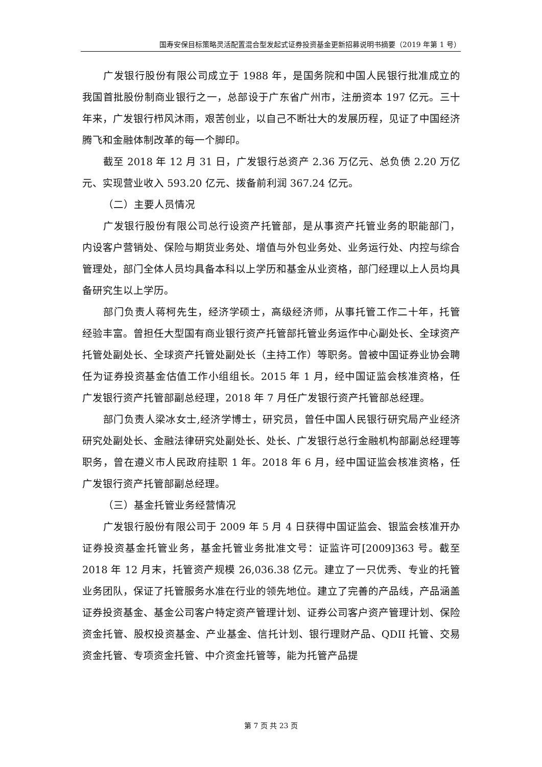国寿安保目标策略灵活配置混合型发起式证券投资基金更新招募说明书摘要（2019 年第 1 号）
广发银行股份有限公司成立于 1988 年，是国务院和中国人民银行批准成立的我国首批股份制商业银行之一，总部设于广东省广州市，注册资本 197 亿元。三十年来，广发银行栉风沐雨，艰苦创业，以自己不断壮大的发展历程，见证了中国经济腾飞和金融体制改革的每一个脚印。
截至 2018 年 12 月 31 日，广发银行总资产 2.36 万亿元、总负债 2.20 万亿元、实现营业收入 593.20 亿元、拨备前利润 367.24 亿元。
（二）主要人员情况
广发银行股份有限公司总行设资产托管部，是从事资产托管业务的职能部门，内设客户营销处、保险与期货业务处、增值与外包业务处、业务运行处、内控与综合管理处，部门全体人员均具备本科以上学历和基金从业资格，部门经理以上人员均具备研究生以上学历。
部门负责人蒋柯先生，经济学硕士，高级经济师，从事托管工作二十年，托管经验丰富。曾担任大型国有商业银行资产托管部托管业务运作中心副处长、全球资产托管处副处长、全球资产托管处副处长（主持工作）等职务。曾被中国证券业协会聘任为证券投资基金估值工作小组组长。2015 年 1 月，经中国证监会核准资格，任广发银行资产托管部副总经理，2018 年 7 月任广发银行资产托管部总经理。
部门负责人梁冰女士,经济学博士，研究员，曾任中国人民银行研究局产业经济研究处副处长、金融法律研究处副处长、处长、广发银行总行金融机构部副总经理等职务，曾在遵义市人民政府挂职 1 年。2018 年 6 月，经中国证监会核准资格，任广发银行资产托管部副总经理。
（三）基金托管业务经营情况
广发银行股份有限公司于 2009 年 5 月 4 日获得中国证监会、银监会核准开办证券投资基金托管业务，基金托管业务批准文号：证监许可[2009]363 号。截至 2018 年 12 月末，托管资产规模 26,036.38 亿元。建立了一只优秀、专业的托管业务团队，保证了托管服务水准在行业的领先地位。建立了完善的产品线，产品涵盖证券投资基金、基金公司客户特定资产管理计划、证券公司客户资产管理计划、保险资金托管、股权投资基金、产业基金、信托计划、银行理财产品、QDII 托管、交易资金托管、专项资金托管、中介资金托管等，能为托管产品提
第 7 页 共 23 页